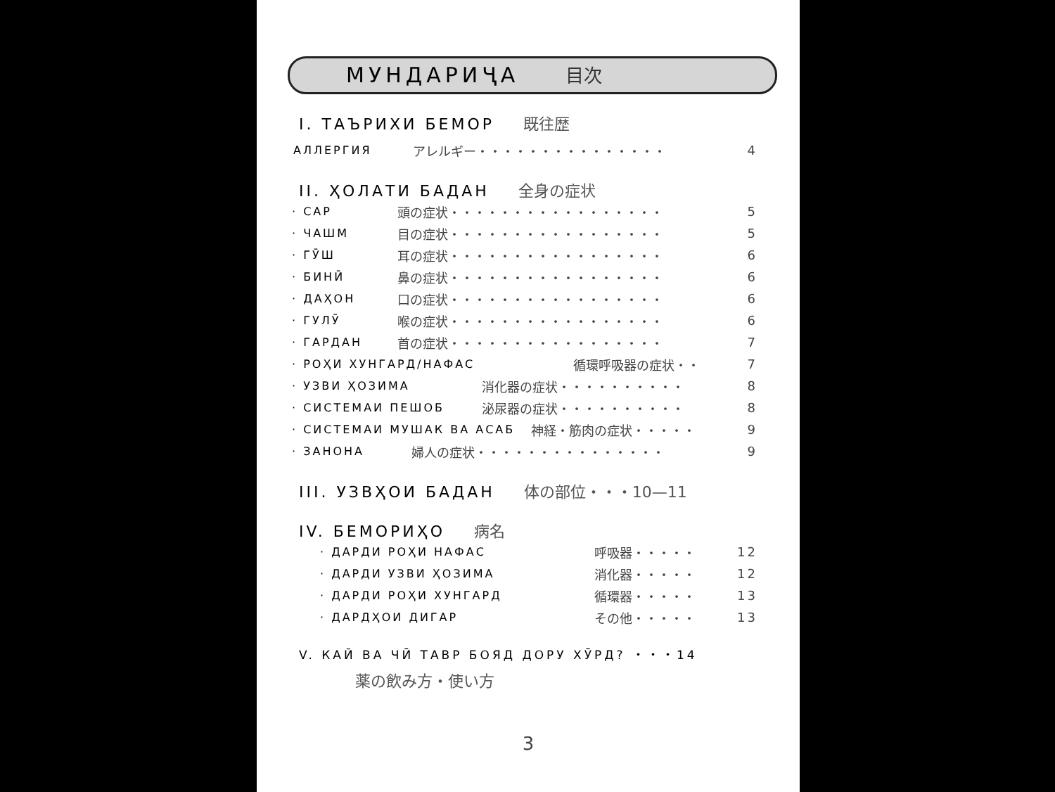МУНДАРИҶА 目次
I. ТАЪРИХИ БЕМОР 既往歴
АЛЛЕРГИЯ アレルギー・・・・・・・・・・・・・・・ 4
II. ҲОЛАТИ БАДАН 全身の症状
· САР 頭の症状・・・・・・・・・・・・・・・・・ 5
· ЧАШМ 目の症状・・・・・・・・・・・・・・・・・ 5
· ГӮШ 耳の症状・・・・・・・・・・・・・・・・・ 6
· БИНӢ 鼻の症状・・・・・・・・・・・・・・・・・ 6
· ДАҲОН 口の症状・・・・・・・・・・・・・・・・・ 6
· ГУЛӮ 喉の症状・・・・・・・・・・・・・・・・・ 6
· ГАРДАН 首の症状・・・・・・・・・・・・・・・・・ 7
· РОҲИ ХУНГАРД/НАФАС 循環呼吸器の症状・・ 7
· УЗВИ ҲОЗИМА 消化器の症状・・・・・・・・・・ 8
· СИСТЕМАИ ПЕШОБ 泌尿器の症状・・・・・・・・・・ 8
· СИСТЕМАИ МУШАК ВА АСАБ 神経・筋肉の症状・・・・・ 9
· ЗАНОНА 婦人の症状・・・・・・・・・・・・・・・ 9
III. УЗВҲОИ БАДАН 体の部位・・・10—11
IV. БЕМОРИҲО 病名
· ДАРДИ РОҲИ НАФАС 呼吸器・・・・・ 12
· ДАРДИ УЗВИ ҲОЗИМА 消化器・・・・・ 12
· ДАРДИ РОҲИ ХУНГАРД 循環器・・・・・ 13
· ДАРДҲОИ ДИГАР その他・・・・・ 13
V. КАЙ ВА ЧӢ ТАВР БОЯД ДОРУ ХӮРД? ・・・14
薬の飲み方・使い方
3